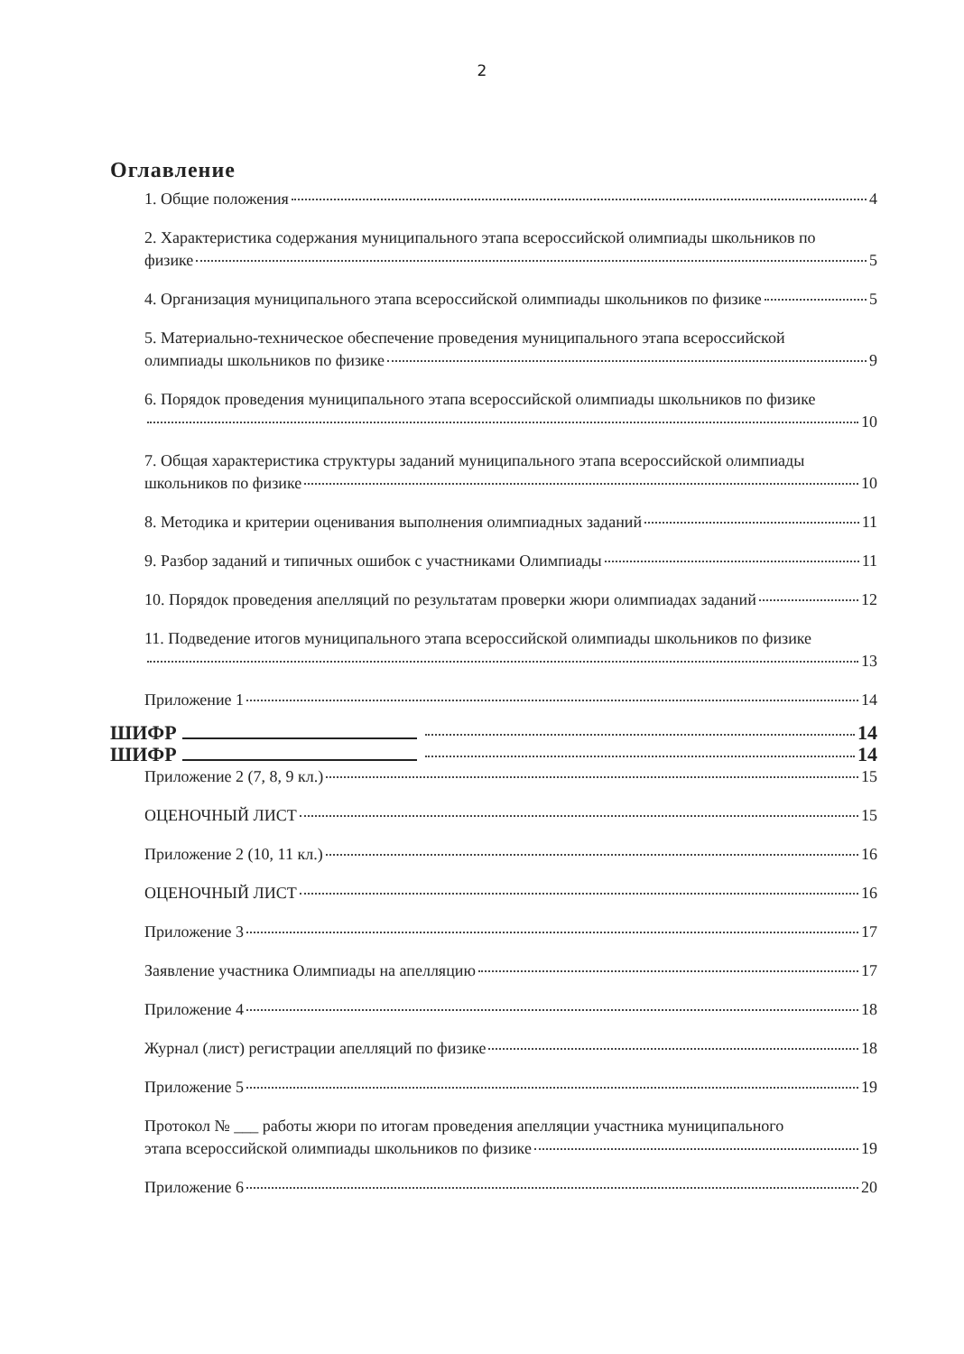2
Оглавление
1. Общие положения 4
2. Характеристика содержания муниципального этапа всероссийской олимпиады школьников по
физике 5
4. Организация муниципального этапа всероссийской олимпиады школьников по физике 5
5. Материально-техническое обеспечение проведения муниципального этапа всероссийской
олимпиады школьников по физике 9
6. Порядок проведения муниципального этапа всероссийской олимпиады школьников по физике
10
7. Общая характеристика структуры заданий муниципального этапа всероссийской олимпиады
школьников по физике 10
8. Методика и критерии оценивания выполнения олимпиадных заданий 11
9. Разбор заданий и типичных ошибок с участниками Олимпиады 11
10. Порядок проведения апелляций по результатам проверки жюри олимпиадах заданий 12
11. Подведение итогов муниципального этапа всероссийской олимпиады школьников по физике
13
Приложение 1 14
ШИФР 14
ШИФР 14
Приложение 2 (7, 8, 9 кл.) 15
ОЦЕНОЧНЫЙ ЛИСТ 15
Приложение 2 (10, 11 кл.) 16
ОЦЕНОЧНЫЙ ЛИСТ 16
Приложение 3 17
Заявление участника Олимпиады на апелляцию 17
Приложение 4 18
Журнал (лист) регистрации апелляций по физике 18
Приложение 5 19
Протокол № ___ работы жюри по итогам проведения апелляции участника муниципального
этапа всероссийской олимпиады школьников по физике 19
Приложение 6 20